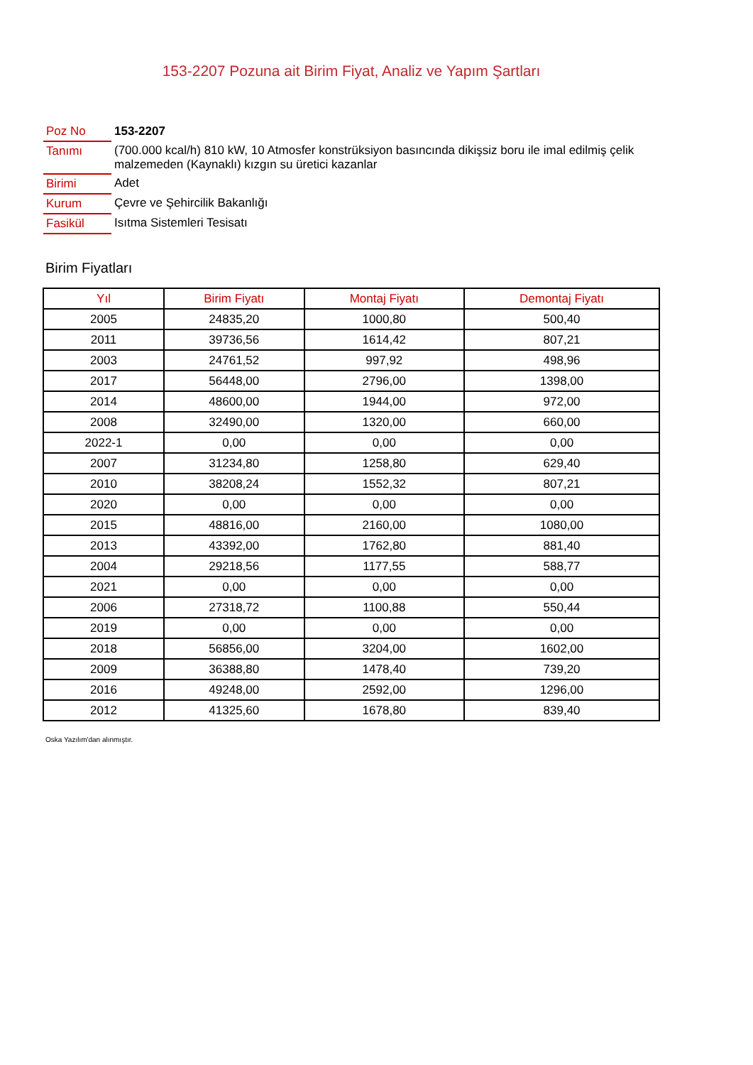153-2207 Pozuna ait Birim Fiyat, Analiz ve Yapım Şartları
| Poz No | 153-2207 |
| Tanımı | (700.000 kcal/h) 810 kW, 10 Atmosfer konstrüksiyon basıncında dikişsiz boru ile imal edilmiş çelik malzemeden (Kaynaklı) kızgın su üretici kazanlar |
| Birimi | Adet |
| Kurum | Çevre ve Şehircilik Bakanlığı |
| Fasikül | Isıtma Sistemleri Tesisatı |
Birim Fiyatları
| Yıl | Birim Fiyatı | Montaj Fiyatı | Demontaj Fiyatı |
| --- | --- | --- | --- |
| 2005 | 24835,20 | 1000,80 | 500,40 |
| 2011 | 39736,56 | 1614,42 | 807,21 |
| 2003 | 24761,52 | 997,92 | 498,96 |
| 2017 | 56448,00 | 2796,00 | 1398,00 |
| 2014 | 48600,00 | 1944,00 | 972,00 |
| 2008 | 32490,00 | 1320,00 | 660,00 |
| 2022-1 | 0,00 | 0,00 | 0,00 |
| 2007 | 31234,80 | 1258,80 | 629,40 |
| 2010 | 38208,24 | 1552,32 | 807,21 |
| 2020 | 0,00 | 0,00 | 0,00 |
| 2015 | 48816,00 | 2160,00 | 1080,00 |
| 2013 | 43392,00 | 1762,80 | 881,40 |
| 2004 | 29218,56 | 1177,55 | 588,77 |
| 2021 | 0,00 | 0,00 | 0,00 |
| 2006 | 27318,72 | 1100,88 | 550,44 |
| 2019 | 0,00 | 0,00 | 0,00 |
| 2018 | 56856,00 | 3204,00 | 1602,00 |
| 2009 | 36388,80 | 1478,40 | 739,20 |
| 2016 | 49248,00 | 2592,00 | 1296,00 |
| 2012 | 41325,60 | 1678,80 | 839,40 |
Oska Yazılım'dan alınmıştır.